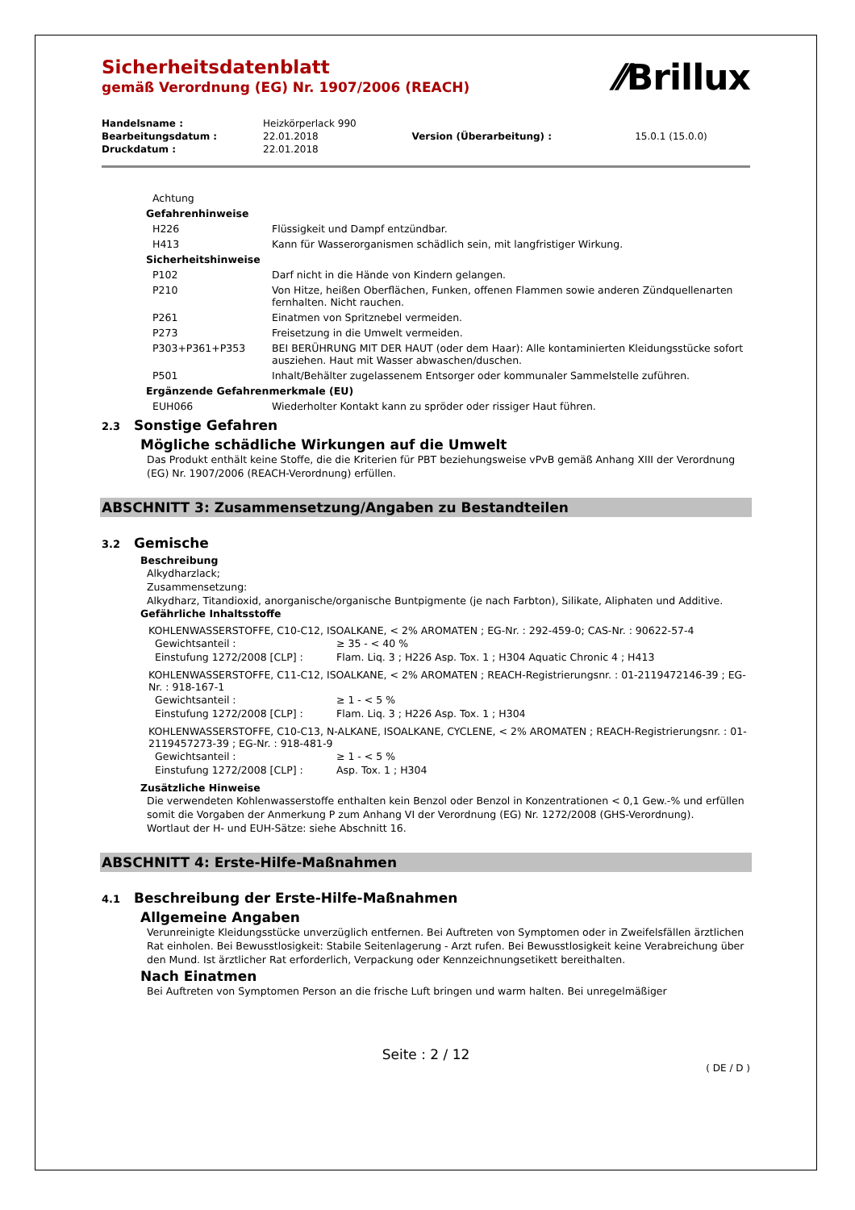Sicherheitsdatenblatt
gemäß Verordnung (EG) Nr. 1907/2006 (REACH)
⁄⁄Brillux
| Handelsname : | Heizkörperlack 990 | | |
| Bearbeitungsdatum : | 22.01.2018 | Version (Überarbeitung) : | 15.0.1 (15.0.0) |
| Druckdatum : | 22.01.2018 | | |
| Achtung | |
| Gefahrenhinweise | |
| H226 | Flüssigkeit und Dampf entzündbar. |
| H413 | Kann für Wasserorganismen schädlich sein, mit langfristiger Wirkung. |
| Sicherheitshinweise | |
| P102 | Darf nicht in die Hände von Kindern gelangen. |
| P210 | Von Hitze, heißen Oberflächen, Funken, offenen Flammen sowie anderen Zündquellenarten fernhalten. Nicht rauchen. |
| P261 | Einatmen von Spritznebel vermeiden. |
| P273 | Freisetzung in die Umwelt vermeiden. |
| P303+P361+P353 | BEI BERÜHRUNG MIT DER HAUT (oder dem Haar): Alle kontaminierten Kleidungsstücke sofort ausziehen. Haut mit Wasser abwaschen/duschen. |
| P501 | Inhalt/Behälter zugelassenem Entsorger oder kommunaler Sammelstelle zuführen. |
| Ergänzende Gefahrenmerkmale (EU) | |
| EUH066 | Wiederholter Kontakt kann zu spröder oder rissiger Haut führen. |
2.3 Sonstige Gefahren
Mögliche schädliche Wirkungen auf die Umwelt
Das Produkt enthält keine Stoffe, die die Kriterien für PBT beziehungsweise vPvB gemäß Anhang XIII der Verordnung (EG) Nr. 1907/2006 (REACH-Verordnung) erfüllen.
ABSCHNITT 3: Zusammensetzung/Angaben zu Bestandteilen
3.2 Gemische
Beschreibung
Alkydharzlack;
Zusammensetzung:
Alkydharz, Titandioxid, anorganische/organische Buntpigmente (je nach Farbton), Silikate, Aliphaten und Additive.
Gefährliche Inhaltsstoffe
KOHLENWASSERSTOFFE, C10-C12, ISOALKANE, < 2% AROMATEN ; EG-Nr. : 292-459-0; CAS-Nr. : 90622-57-4
| Gewichtsanteil : | ≥ 35 - < 40 % |
| Einstufung 1272/2008 [CLP] : | Flam. Liq. 3 ; H226 Asp. Tox. 1 ; H304 Aquatic Chronic 4 ; H413 |
KOHLENWASSERSTOFFE, C11-C12, ISOALKANE, < 2% AROMATEN ; REACH-Registrierungsnr. : 01-2119472146-39 ; EG-Nr. : 918-167-1
| Gewichtsanteil : | ≥ 1 - < 5 % |
| Einstufung 1272/2008 [CLP] : | Flam. Liq. 3 ; H226 Asp. Tox. 1 ; H304 |
KOHLENWASSERSTOFFE, C10-C13, N-ALKANE, ISOALKANE, CYCLENE, < 2% AROMATEN ; REACH-Registrierungsnr. : 01-2119457273-39 ; EG-Nr. : 918-481-9
| Gewichtsanteil : | ≥ 1 - < 5 % |
| Einstufung 1272/2008 [CLP] : | Asp. Tox. 1 ; H304 |
Zusätzliche Hinweise
Die verwendeten Kohlenwasserstoffe enthalten kein Benzol oder Benzol in Konzentrationen < 0,1 Gew.-% und erfüllen somit die Vorgaben der Anmerkung P zum Anhang VI der Verordnung (EG) Nr. 1272/2008 (GHS-Verordnung).
Wortlaut der H- und EUH-Sätze: siehe Abschnitt 16.
ABSCHNITT 4: Erste-Hilfe-Maßnahmen
4.1 Beschreibung der Erste-Hilfe-Maßnahmen
Allgemeine Angaben
Verunreinigte Kleidungsstücke unverzüglich entfernen. Bei Auftreten von Symptomen oder in Zweifelsfällen ärztlichen Rat einholen. Bei Bewusstlosigkeit: Stabile Seitenlagerung - Arzt rufen. Bei Bewusstlosigkeit keine Verabreichung über den Mund. Ist ärztlicher Rat erforderlich, Verpackung oder Kennzeichnungsetikett bereithalten.
Nach Einatmen
Bei Auftreten von Symptomen Person an die frische Luft bringen und warm halten. Bei unregelmäßiger
Seite : 2 / 12
( DE / D )